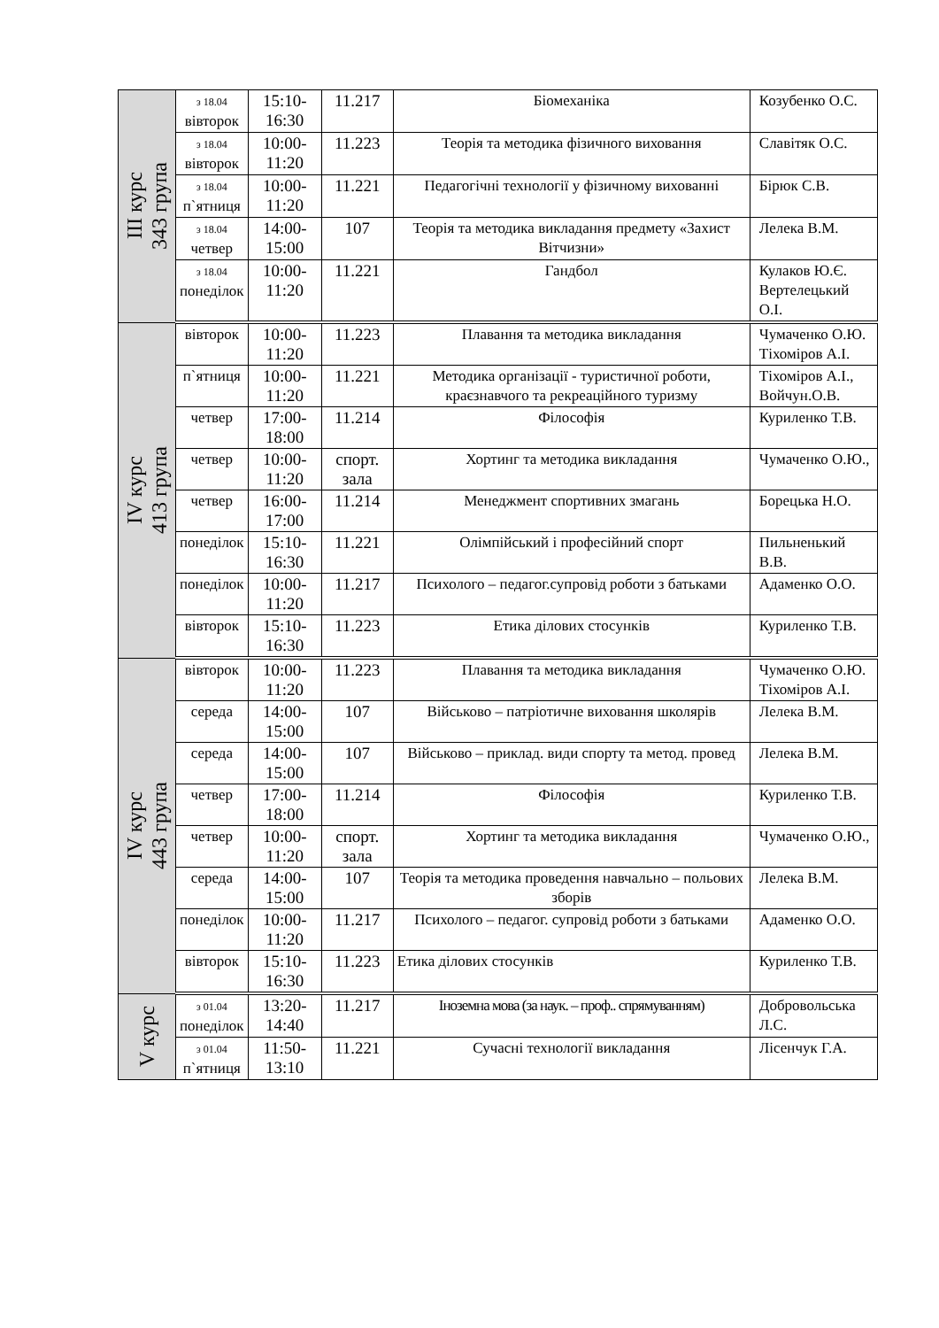| ІІІ курс 343 група | з 18.04 вівторок | 15:10-16:30 | 11.217 | Біомеханіка | Козубенко О.С. |
| | з 18.04 вівторок | 10:00-11:20 | 11.223 | Теорія та методика фізичного виховання | Славітяк О.С. |
| | з 18.04 п`ятниця | 10:00-11:20 | 11.221 | Педагогічні технології у фізичному вихованні | Бірюк С.В. |
| | з 18.04 четвер | 14:00-15:00 | 107 | Теорія та методика викладання предмету «Захист Вітчизни» | Лелека В.М. |
| | з 18.04 понеділок | 10:00-11:20 | 11.221 | Гандбол | Кулаков Ю.Є. Вертелецький О.І. |
| IV курс 413 група | вівторок | 10:00-11:20 | 11.223 | Плавання та методика викладання | Чумаченко О.Ю. Тіхоміров А.І. |
| | п`ятниця | 10:00-11:20 | 11.221 | Методика організації - туристичної роботи, краєзнавчого та рекреаційного туризму | Тіхоміров А.І., Войчун.О.В. |
| | четвер | 17:00-18:00 | 11.214 | Філософія | Куриленко Т.В. |
| | четвер | 10:00-11:20 | спорт. зала | Хортинг та методика викладання | Чумаченко О.Ю., |
| | четвер | 16:00-17:00 | 11.214 | Менеджмент спортивних змагань | Борецька Н.О. |
| | понеділок | 15:10-16:30 | 11.221 | Олімпійський і професійний спорт | Пильненький В.В. |
| | понеділок | 10:00-11:20 | 11.217 | Психолого – педагог.супровід роботи з батьками | Адаменко О.О. |
| | вівторок | 15:10-16:30 | 11.223 | Етика ділових стосунків | Куриленко Т.В. |
| IV курс 443 група | вівторок | 10:00-11:20 | 11.223 | Плавання та методика викладання | Чумаченко О.Ю. Тіхоміров А.І. |
| | середа | 14:00-15:00 | 107 | Військово – патріотичне виховання школярів | Лелека В.М. |
| | середа | 14:00-15:00 | 107 | Військово – приклад. види спорту та метод. провед | Лелека В.М. |
| | четвер | 17:00-18:00 | 11.214 | Філософія | Куриленко Т.В. |
| | четвер | 10:00-11:20 | спорт. зала | Хортинг та методика викладання | Чумаченко О.Ю., |
| | середа | 14:00-15:00 | 107 | Теорія та методика проведення навчально – польових зборів | Лелека В.М. |
| | понеділок | 10:00-11:20 | 11.217 | Психолого – педагог. супровід роботи з батьками | Адаменко О.О. |
| | вівторок | 15:10-16:30 | 11.223 | Етика ділових стосунків | Куриленко Т.В. |
| V курс | з 01.04 понеділок | 13:20-14:40 | 11.217 | Іноземна мова (за наук. – проф.. спрямуванням) | Добровольська Л.С. |
| | з 01.04 п`ятниця | 11:50-13:10 | 11.221 | Сучасні технології викладання | Лісенчук Г.А. |